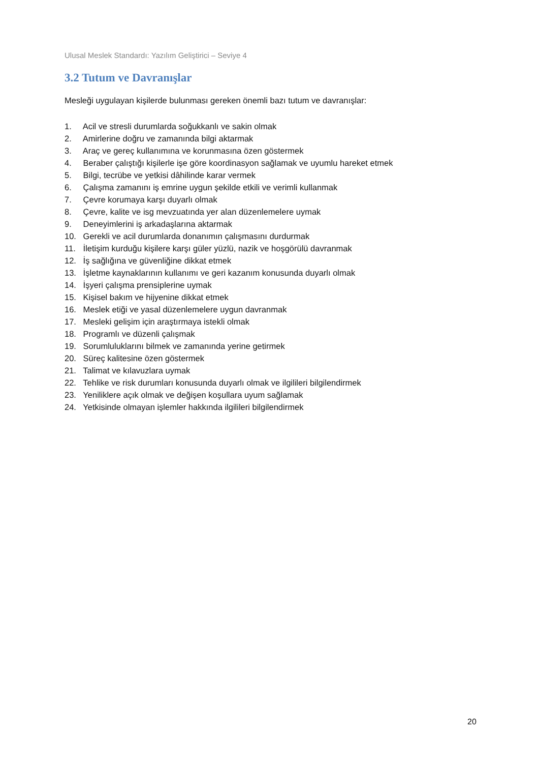Ulusal Meslek Standardı: Yazılım Geliştirici – Seviye 4
3.2 Tutum ve Davranışlar
Mesleği uygulayan kişilerde bulunması gereken önemli bazı tutum ve davranışlar:
1. Acil ve stresli durumlarda soğukkanlı ve sakin olmak
2. Amirlerine doğru ve zamanında bilgi aktarmak
3. Araç ve gereç kullanımına ve korunmasına özen göstermek
4. Beraber çalıştığı kişilerle işe göre koordinasyon sağlamak ve uyumlu hareket etmek
5. Bilgi, tecrübe ve yetkisi dâhilinde karar vermek
6. Çalışma zamanını iş emrine uygun şekilde etkili ve verimli kullanmak
7. Çevre korumaya karşı duyarlı olmak
8. Çevre, kalite ve isg mevzuatında yer alan düzenlemelere uymak
9. Deneyimlerini iş arkadaşlarına aktarmak
10. Gerekli ve acil durumlarda donanımın çalışmasını durdurmak
11. İletişim kurduğu kişilere karşı güler yüzlü, nazik ve hoşgörülü davranmak
12. İş sağlığına ve güvenliğine dikkat etmek
13. İşletme kaynaklarının kullanımı ve geri kazanım konusunda duyarlı olmak
14. İşyeri çalışma prensiplerine uymak
15. Kişisel bakım ve hijyenine dikkat etmek
16. Meslek etiği ve yasal düzenlemelere uygun davranmak
17. Mesleki gelişim için araştırmaya istekli olmak
18. Programlı ve düzenli çalışmak
19. Sorumluluklarını bilmek ve zamanında yerine getirmek
20. Süreç kalitesine özen göstermek
21. Talimat ve kılavuzlara uymak
22. Tehlike ve risk durumları konusunda duyarlı olmak ve ilgilileri bilgilendirmek
23. Yeniliklere açık olmak ve değişen koşullara uyum sağlamak
24. Yetkisinde olmayan işlemler hakkında ilgilileri bilgilendirmek
20